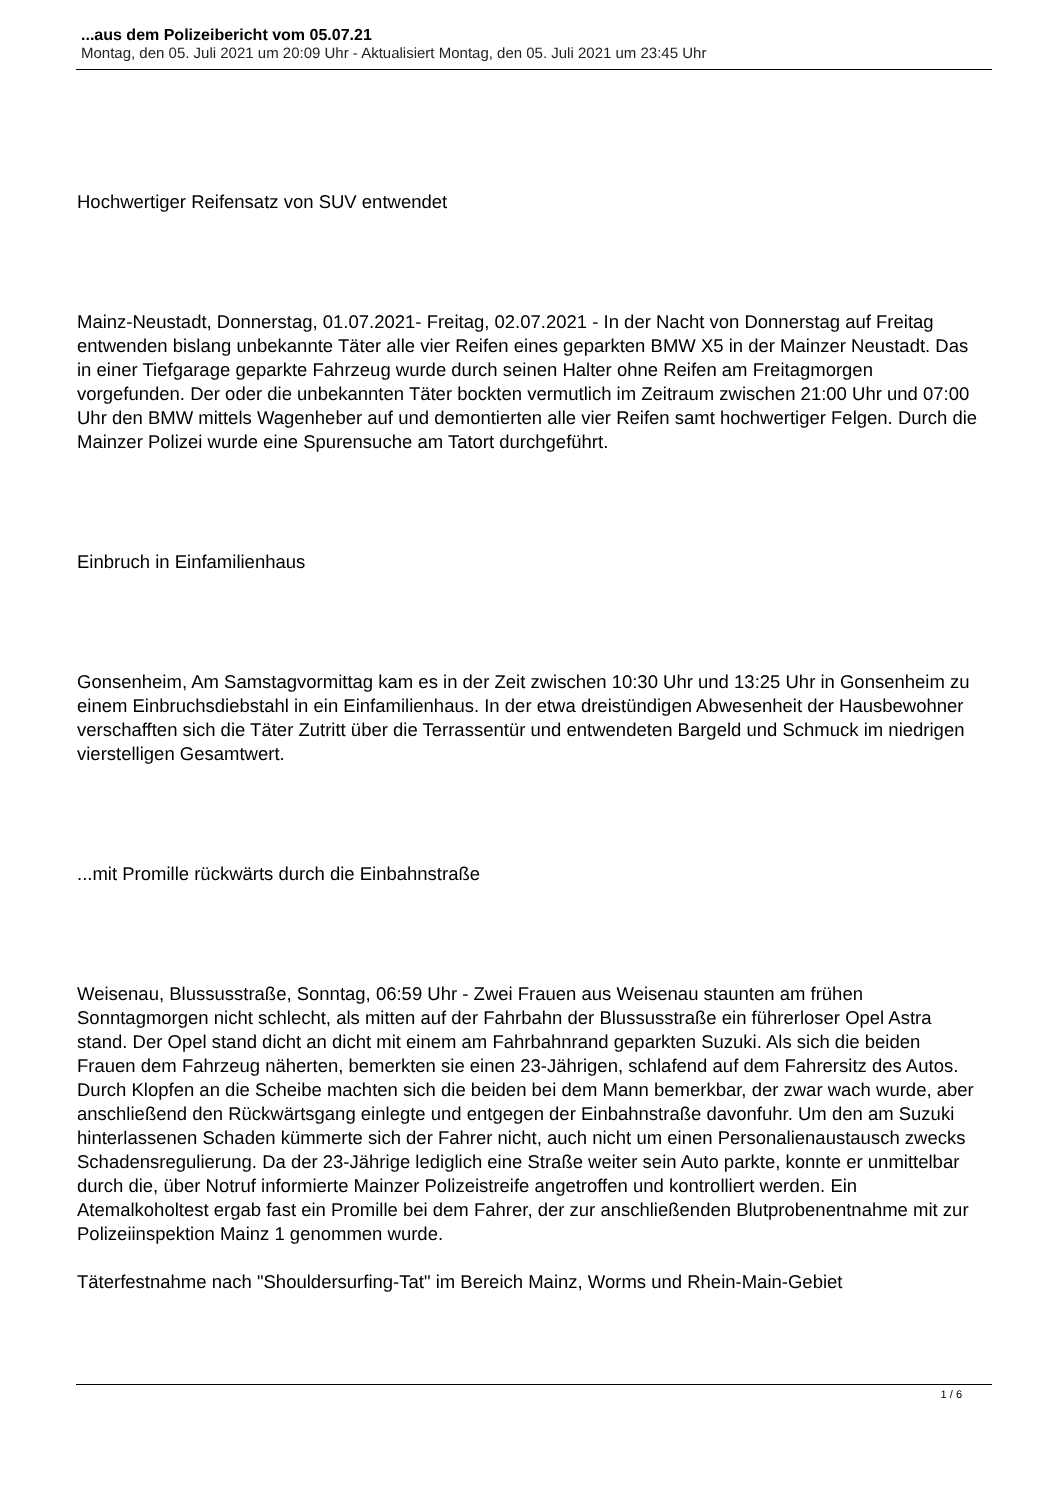...aus dem Polizeibericht vom 05.07.21
Montag, den 05. Juli 2021 um 20:09 Uhr - Aktualisiert Montag, den 05. Juli 2021 um 23:45 Uhr
Hochwertiger Reifensatz von SUV entwendet
Mainz-Neustadt, Donnerstag, 01.07.2021- Freitag, 02.07.2021 - In der Nacht von Donnerstag auf Freitag entwenden bislang unbekannte Täter alle vier Reifen eines geparkten BMW X5 in der Mainzer Neustadt. Das in einer Tiefgarage geparkte Fahrzeug wurde durch seinen Halter ohne Reifen am Freitagmorgen vorgefunden. Der oder die unbekannten Täter bockten vermutlich im Zeitraum zwischen 21:00 Uhr und 07:00 Uhr den BMW mittels Wagenheber auf und demontierten alle vier Reifen samt hochwertiger Felgen. Durch die Mainzer Polizei wurde eine Spurensuche am Tatort durchgeführt.
Einbruch in Einfamilienhaus
Gonsenheim, Am Samstagvormittag kam es in der Zeit zwischen 10:30 Uhr und 13:25 Uhr in Gonsenheim zu einem Einbruchsdiebstahl in ein Einfamilienhaus. In der etwa dreistündigen Abwesenheit der Hausbewohner verschafften sich die Täter Zutritt über die Terrassentür und entwendeten Bargeld und Schmuck im niedrigen vierstelligen Gesamtwert.
...mit Promille rückwärts durch die Einbahnstraße
Weisenau, Blussusstraße, Sonntag, 06:59 Uhr - Zwei Frauen aus Weisenau staunten am frühen Sonntagmorgen nicht schlecht, als mitten auf der Fahrbahn der Blussusstraße ein führerloser Opel Astra stand. Der Opel stand dicht an dicht mit einem am Fahrbahnrand geparkten Suzuki. Als sich die beiden Frauen dem Fahrzeug näherten, bemerkten sie einen 23-Jährigen, schlafend auf dem Fahrersitz des Autos. Durch Klopfen an die Scheibe machten sich die beiden bei dem Mann bemerkbar, der zwar wach wurde, aber anschließend den Rückwärtsgang einlegte und entgegen der Einbahnstraße davonfuhr. Um den am Suzuki hinterlassenen Schaden kümmerte sich der Fahrer nicht, auch nicht um einen Personalienaustausch zwecks Schadensregulierung. Da der 23-Jährige lediglich eine Straße weiter sein Auto parkte, konnte er unmittelbar durch die, über Notruf informierte Mainzer Polizeistreife angetroffen und kontrolliert werden. Ein Atemalkoholtest ergab fast ein Promille bei dem Fahrer, der zur anschließenden Blutprobenentnahme mit zur Polizeiinspektion Mainz 1 genommen wurde.
Täterfestnahme nach "Shouldersurfing-Tat" im Bereich Mainz, Worms und Rhein-Main-Gebiet
1 / 6